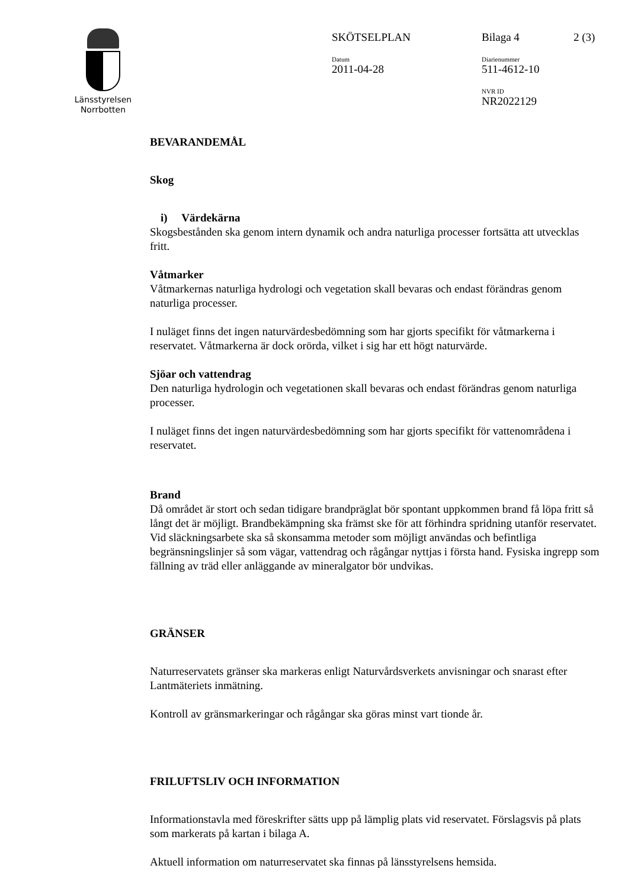Länsstyrelsen
Norrbotten
SKÖTSELPLAN Bilaga 4 2 (3)
Datum
2011-04-28
Diarienummer
511-4612-10
NVR ID
NR2022129
BEVARANDEMÅL
Skog
i) Värdekärna
Skogsbestånden ska genom intern dynamik och andra naturliga processer fortsätta att utvecklas fritt.
Våtmarker
Våtmarkernas naturliga hydrologi och vegetation skall bevaras och endast förändras genom naturliga processer.
I nuläget finns det ingen naturvärdesbedömning som har gjorts specifikt för våtmarkerna i reservatet. Våtmarkerna är dock orörda, vilket i sig har ett högt naturvärde.
Sjöar och vattendrag
Den naturliga hydrologin och vegetationen skall bevaras och endast förändras genom naturliga processer.
I nuläget finns det ingen naturvärdesbedömning som har gjorts specifikt för vattenområdena i reservatet.
Brand
Då området är stort och sedan tidigare brandpräglat bör spontant uppkommen brand få löpa fritt så långt det är möjligt. Brandbekämpning ska främst ske för att förhindra spridning utanför reservatet. Vid släckningsarbete ska så skonsamma metoder som möjligt användas och befintliga begränsningslinjer så som vägar, vattendrag och rågångar nyttjas i första hand. Fysiska ingrepp som fällning av träd eller anläggande av mineralgator bör undvikas.
GRÄNSER
Naturreservatets gränser ska markeras enligt Naturvårdsverkets anvisningar och snarast efter Lantmäteriets inmätning.
Kontroll av gränsmarkeringar och rågångar ska göras minst vart tionde år.
FRILUFTSLIV OCH INFORMATION
Informationstavla med föreskrifter sätts upp på lämplig plats vid reservatet. Förslagsvis på plats som markerats på kartan i bilaga A.
Aktuell information om naturreservatet ska finnas på länsstyrelsens hemsida.